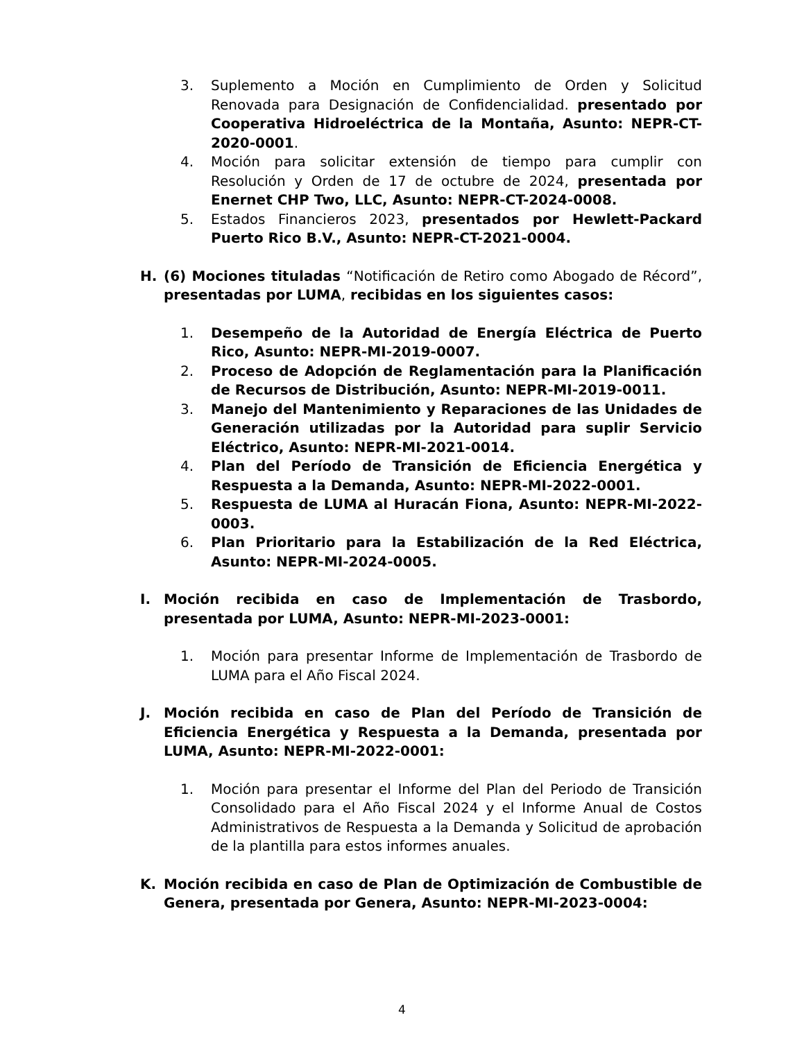3. Suplemento a Moción en Cumplimiento de Orden y Solicitud Renovada para Designación de Confidencialidad. presentado por Cooperativa Hidroeléctrica de la Montaña, Asunto: NEPR-CT-2020-0001.
4. Moción para solicitar extensión de tiempo para cumplir con Resolución y Orden de 17 de octubre de 2024, presentada por Enernet CHP Two, LLC, Asunto: NEPR-CT-2024-0008.
5. Estados Financieros 2023, presentados por Hewlett-Packard Puerto Rico B.V., Asunto: NEPR-CT-2021-0004.
H. (6) Mociones tituladas “Notificación de Retiro como Abogado de Récord”, presentadas por LUMA, recibidas en los siguientes casos:
1. Desempeño de la Autoridad de Energía Eléctrica de Puerto Rico, Asunto: NEPR-MI-2019-0007.
2. Proceso de Adopción de Reglamentación para la Planificación de Recursos de Distribución, Asunto: NEPR-MI-2019-0011.
3. Manejo del Mantenimiento y Reparaciones de las Unidades de Generación utilizadas por la Autoridad para suplir Servicio Eléctrico, Asunto: NEPR-MI-2021-0014.
4. Plan del Período de Transición de Eficiencia Energética y Respuesta a la Demanda, Asunto: NEPR-MI-2022-0001.
5. Respuesta de LUMA al Huracán Fiona, Asunto: NEPR-MI-2022-0003.
6. Plan Prioritario para la Estabilización de la Red Eléctrica, Asunto: NEPR-MI-2024-0005.
I. Moción recibida en caso de Implementación de Trasbordo, presentada por LUMA, Asunto: NEPR-MI-2023-0001:
1. Moción para presentar Informe de Implementación de Trasbordo de LUMA para el Año Fiscal 2024.
J. Moción recibida en caso de Plan del Período de Transición de Eficiencia Energética y Respuesta a la Demanda, presentada por LUMA, Asunto: NEPR-MI-2022-0001:
1. Moción para presentar el Informe del Plan del Periodo de Transición Consolidado para el Año Fiscal 2024 y el Informe Anual de Costos Administrativos de Respuesta a la Demanda y Solicitud de aprobación de la plantilla para estos informes anuales.
K. Moción recibida en caso de Plan de Optimización de Combustible de Genera, presentada por Genera, Asunto: NEPR-MI-2023-0004:
4